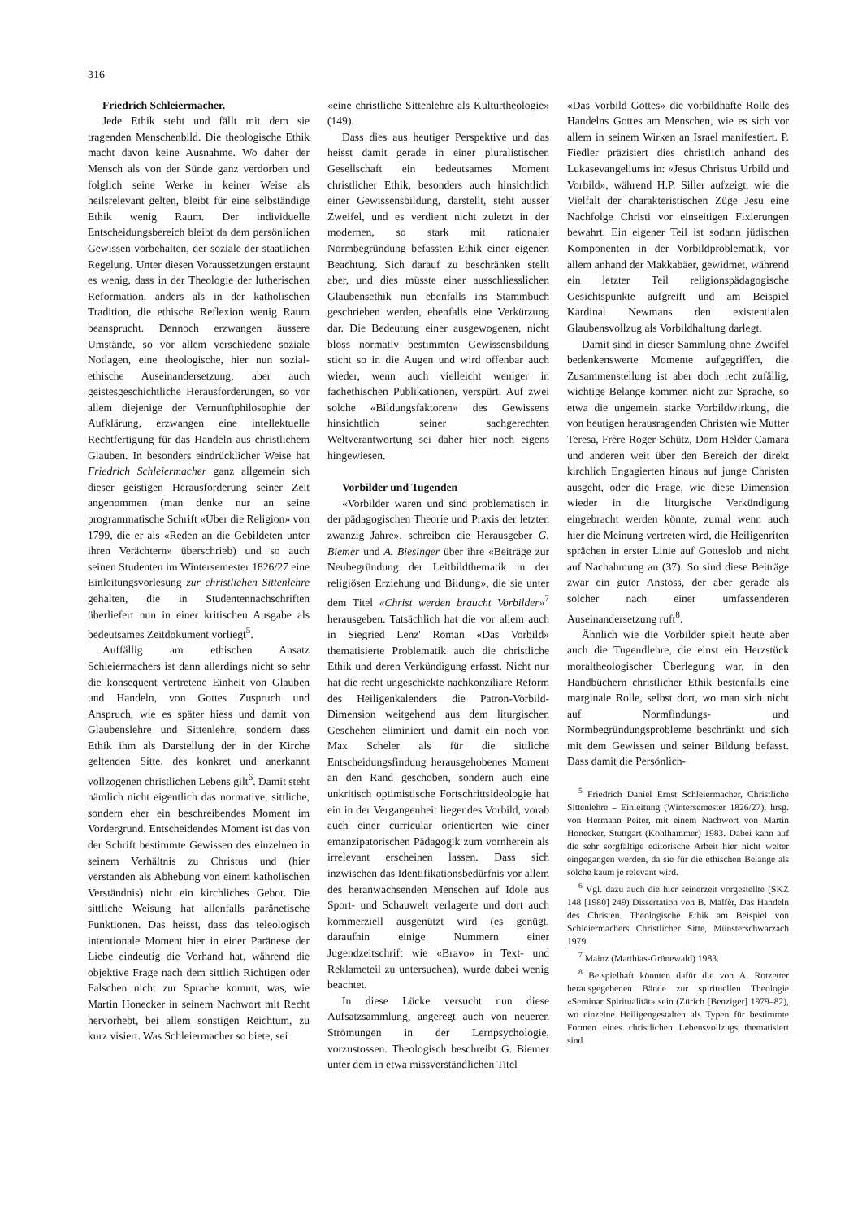316
Friedrich Schleiermacher.
Jede Ethik steht und fällt mit dem sie tragenden Menschenbild. Die theologische Ethik macht davon keine Ausnahme. Wo daher der Mensch als von der Sünde ganz verdorben und folglich seine Werke in keiner Weise als heilsrelevant gelten, bleibt für eine selbständige Ethik wenig Raum. Der individuelle Entscheidungsbereich bleibt da dem persönlichen Gewissen vorbehalten, der soziale der staatlichen Regelung. Unter diesen Voraussetzungen erstaunt es wenig, dass in der Theologie der lutherischen Reformation, anders als in der katholischen Tradition, die ethische Reflexion wenig Raum beansprucht. Dennoch erzwangen äussere Umstände, so vor allem verschiedene soziale Notlagen, eine theologische, hier nun sozial-ethische Auseinandersetzung; aber auch geistesgeschichtliche Herausforderungen, so vor allem diejenige der Vernunftphilosophie der Aufklärung, erzwangen eine intellektuelle Rechtfertigung für das Handeln aus christlichem Glauben. In besonders eindrücklicher Weise hat Friedrich Schleiermacher ganz allgemein sich dieser geistigen Herausforderung seiner Zeit angenommen (man denke nur an seine programmatische Schrift «Über die Religion» von 1799, die er als «Reden an die Gebildeten unter ihren Verächtern» überschrieb) und so auch seinen Studenten im Wintersemester 1826/27 eine Einleitungsvorlesung zur christlichen Sittenlehre gehalten, die in Studentennachschriften überliefert nun in einer kritischen Ausgabe als bedeutsames Zeitdokument vorliegt<sup>5</sup>.
Auffällig am ethischen Ansatz Schleiermachers ist dann allerdings nicht so sehr die konsequent vertretene Einheit von Glauben und Handeln, von Gottes Zuspruch und Anspruch, wie es später hiess und damit von Glaubenslehre und Sittenlehre, sondern dass Ethik ihm als Darstellung der in der Kirche geltenden Sitte, des konkret und anerkannt vollzogenen christlichen Lebens gilt<sup>6</sup>. Damit steht nämlich nicht eigentlich das normative, sittliche, sondern eher ein beschreibendes Moment im Vordergrund. Entscheidendes Moment ist das von der Schrift bestimmte Gewissen des einzelnen in seinem Verhältnis zu Christus und (hier verstanden als Abhebung von einem katholischen Verständnis) nicht ein kirchliches Gebot. Die sittliche Weisung hat allenfalls paränetische Funktionen. Das heisst, dass das teleologisch intentionale Moment hier in einer Paränese der Liebe eindeutig die Vorhand hat, während die objektive Frage nach dem sittlich Richtigen oder Falschen nicht zur Sprache kommt, was, wie Martin Honecker in seinem Nachwort mit Recht hervorhebt, bei allem sonstigen Reichtum, zu kurz visiert. Was Schleiermacher so biete, sei
«eine christliche Sittenlehre als Kulturtheologie» (149).
Dass dies aus heutiger Perspektive und das heisst damit gerade in einer pluralistischen Gesellschaft ein bedeutsames Moment christlicher Ethik, besonders auch hinsichtlich einer Gewissensbildung, darstellt, steht ausser Zweifel, und es verdient nicht zuletzt in der modernen, so stark mit rationaler Normbegründung befassten Ethik einer eigenen Beachtung. Sich darauf zu beschränken stellt aber, und dies müsste einer ausschliesslichen Glaubensethik nun ebenfalls ins Stammbuch geschrieben werden, ebenfalls eine Verkürzung dar. Die Bedeutung einer ausgewogenen, nicht bloss normativ bestimmten Gewissensbildung sticht so in die Augen und wird offenbar auch wieder, wenn auch vielleicht weniger in fachethischen Publikationen, verspürt. Auf zwei solche «Bildungsfaktoren» des Gewissens hinsichtlich seiner sachgerechten Weltverantwortung sei daher hier noch eigens hingewiesen.
Vorbilder und Tugenden
«Vorbilder waren und sind problematisch in der pädagogischen Theorie und Praxis der letzten zwanzig Jahre», schreiben die Herausgeber G. Biemer und A. Biesinger über ihre «Beiträge zur Neubegründung der Leitbildthematik in der religiösen Erziehung und Bildung», die sie unter dem Titel «Christ werden braucht Vorbilder»<sup>7</sup> herausgeben. Tatsächlich hat die vor allem auch in Siegried Lenz' Roman «Das Vorbild» thematisierte Problematik auch die christliche Ethik und deren Verkündigung erfasst. Nicht nur hat die recht ungeschickte nachkonziliare Reform des Heiligenkalenders die Patron-Vorbild-Dimension weitgehend aus dem liturgischen Geschehen eliminiert und damit ein noch von Max Scheler als für die sittliche Entscheidungsfindung herausgehobenes Moment an den Rand geschoben, sondern auch eine unkritisch optimistische Fortschrittsideologie hat ein in der Vergangenheit liegendes Vorbild, vorab auch einer curricular orientierten wie einer emanzipatorischen Pädagogik zum vornherein als irrelevant erscheinen lassen. Dass sich inzwischen das Identifikationsbedürfnis vor allem des heranwachsenden Menschen auf Idole aus Sport- und Schauwelt verlagerte und dort auch kommerziell ausgenützt wird (es genügt, daraufhin einige Nummern einer Jugendzeitschrift wie «Bravo» in Text- und Reklameteil zu untersuchen), wurde dabei wenig beachtet.
In diese Lücke versucht nun diese Aufsatzsammlung, angeregt auch von neueren Strömungen in der Lernpsychologie, vorzustossen. Theologisch beschreibt G. Biemer unter dem in etwa missverständlichen Titel
«Das Vorbild Gottes» die vorbildhafte Rolle des Handelns Gottes am Menschen, wie es sich vor allem in seinem Wirken an Israel manifestiert. P. Fiedler präzisiert dies christlich anhand des Lukasevangeliums in: «Jesus Christus Urbild und Vorbild», während H.P. Siller aufzeigt, wie die Vielfalt der charakteristischen Züge Jesu eine Nachfolge Christi vor einseitigen Fixierungen bewahrt. Ein eigener Teil ist sodann jüdischen Komponenten in der Vorbildproblematik, vor allem anhand der Makkabäer, gewidmet, während ein letzter Teil religionspädagogische Gesichtspunkte aufgreift und am Beispiel Kardinal Newmans den existentialen Glaubensvollzug als Vorbildhaltung darlegt.
Damit sind in dieser Sammlung ohne Zweifel bedenkenswerte Momente aufgegriffen, die Zusammenstellung ist aber doch recht zufällig, wichtige Belange kommen nicht zur Sprache, so etwa die ungemein starke Vorbildwirkung, die von heutigen herausragenden Christen wie Mutter Teresa, Frère Roger Schütz, Dom Helder Camara und anderen weit über den Bereich der direkt kirchlich Engagierten hinaus auf junge Christen ausgeht, oder die Frage, wie diese Dimension wieder in die liturgische Verkündigung eingebracht werden könnte, zumal wenn auch hier die Meinung vertreten wird, die Heiligenriten sprächen in erster Linie auf Gotteslob und nicht auf Nachahmung an (37). So sind diese Beiträge zwar ein guter Anstoss, der aber gerade als solcher nach einer umfassenderen Auseinandersetzung ruft<sup>8</sup>.
Ähnlich wie die Vorbilder spielt heute aber auch die Tugendlehre, die einst ein Herzstück moraltheologischer Überlegung war, in den Handbüchern christlicher Ethik bestenfalls eine marginale Rolle, selbst dort, wo man sich nicht auf Normfindungs- und Normbegründungsprobleme beschränkt und sich mit dem Gewissen und seiner Bildung befasst. Dass damit die Persönlich-
<sup>5</sup> Friedrich Daniel Ernst Schleiermacher, Christliche Sittenlehre – Einleitung (Wintersemester 1826/27), hrsg. von Hermann Peiter, mit einem Nachwort von Martin Honecker, Stuttgart (Kohlhammer) 1983. Dabei kann auf die sehr sorgfältige editorische Arbeit hier nicht weiter eingegangen werden, da sie für die ethischen Belange als solche kaum je relevant wird.
<sup>6</sup> Vgl. dazu auch die hier seinerzeit vorgestellte (SKZ 148 [1980] 249) Dissertation von B. Malfèr, Das Handeln des Christen. Theologische Ethik am Beispiel von Schleiermachers Christlicher Sitte, Münsterschwarzach 1979.
<sup>7</sup> Mainz (Matthias-Grünewald) 1983.
<sup>8</sup> Beispielhaft könnten dafür die von A. Rotzetter herausgegebenen Bände zur spirituellen Theologie «Seminar Spiritualität» sein (Zürich [Benziger] 1979–82), wo einzelne Heiligengestalten als Typen für bestimmte Formen eines christlichen Lebensvollzugs thematisiert sind.